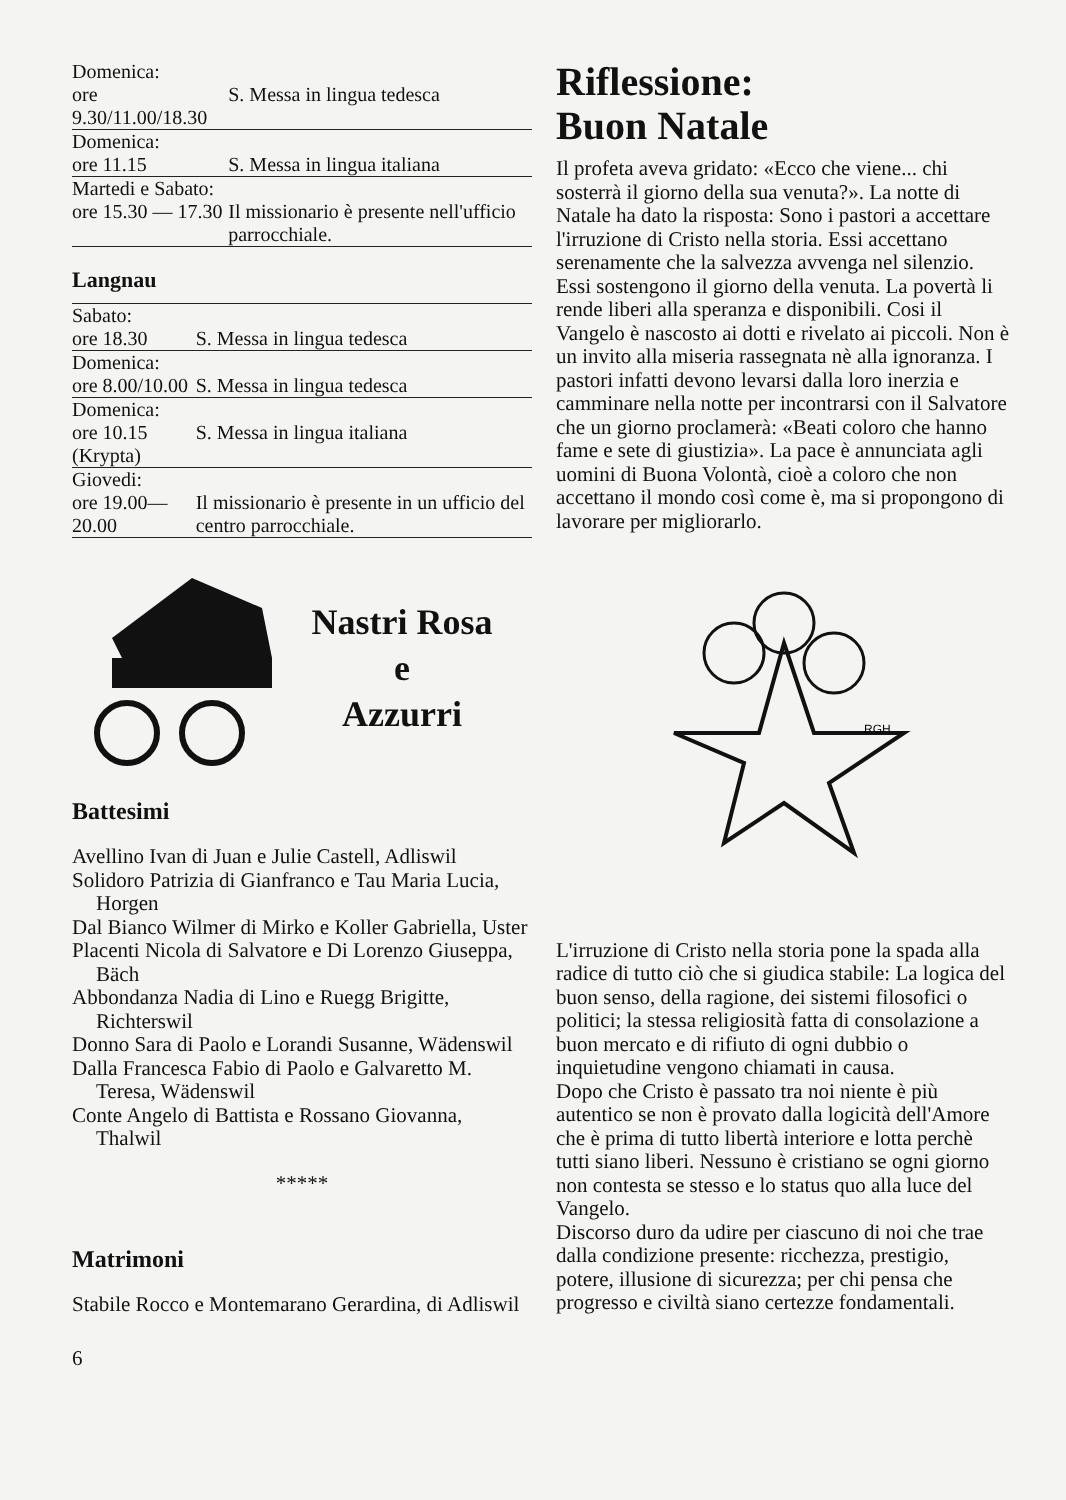| Domenica: | |
| ore 9.30/11.00/18.30 | S. Messa in lingua tedesca |
| Domenica: | |
| ore 11.15 | S. Messa in lingua italiana |
| Martedi e Sabato: | |
| ore 15.30 — 17.30 | Il missionario è presente nell'ufficio parrocchiale. |
Langnau
| Sabato: | |
| ore 18.30 | S. Messa in lingua tedesca |
| Domenica: | |
| ore 8.00/10.00 | S. Messa in lingua tedesca |
| Domenica: | |
| ore 10.15 (Krypta) | S. Messa in lingua italiana |
| Giovedi: | |
| ore 19.00—20.00 | Il missionario è presente in un ufficio del centro parrocchiale. |
Nastri Rosa
e
Azzurri
Battesimi
Avellino Ivan di Juan e Julie Castell, Adliswil
Solidoro Patrizia di Gianfranco e Tau Maria Lucia, Horgen
Dal Bianco Wilmer di Mirko e Koller Gabriella, Uster
Placenti Nicola di Salvatore e Di Lorenzo Giuseppa, Bäch
Abbondanza Nadia di Lino e Ruegg Brigitte, Richterswil
Donno Sara di Paolo e Lorandi Susanne, Wädenswil
Dalla Francesca Fabio di Paolo e Galvaretto M. Teresa, Wädenswil
Conte Angelo di Battista e Rossano Giovanna, Thalwil
*****
Matrimoni
Stabile Rocco e Montemarano Gerardina, di Adliswil
6
Riflessione:
Buon Natale
Il profeta aveva gridato: «Ecco che viene... chi sosterrà il giorno della sua venuta?». La notte di Natale ha dato la risposta: Sono i pastori a accettare l'irruzione di Cristo nella storia. Essi accettano serenamente che la salvezza avvenga nel silenzio.
Essi sostengono il giorno della venuta. La povertà li rende liberi alla speranza e disponibili. Cosi il Vangelo è nascosto ai dotti e rivelato ai piccoli. Non è un invito alla miseria rassegnata nè alla ignoranza. I pastori infatti devono levarsi dalla loro inerzia e camminare nella notte per incontrarsi con il Salvatore che un giorno proclamerà: «Beati coloro che hanno fame e sete di giustizia». La pace è annunciata agli uomini di Buona Volontà, cioè a coloro che non accettano il mondo così come è, ma si propongono di lavorare per migliorarlo.
RGH
L'irruzione di Cristo nella storia pone la spada alla radice di tutto ciò che si giudica stabile: La logica del buon senso, della ragione, dei sistemi filosofici o politici; la stessa religiosità fatta di consolazione a buon mercato e di rifiuto di ogni dubbio o inquietudine vengono chiamati in causa.
Dopo che Cristo è passato tra noi niente è più autentico se non è provato dalla logicità dell'Amore che è prima di tutto libertà interiore e lotta perchè tutti siano liberi. Nessuno è cristiano se ogni giorno non contesta se stesso e lo status quo alla luce del Vangelo.
Discorso duro da udire per ciascuno di noi che trae dalla condizione presente: ricchezza, prestigio, potere, illusione di sicurezza; per chi pensa che progresso e civiltà siano certezze fondamentali.